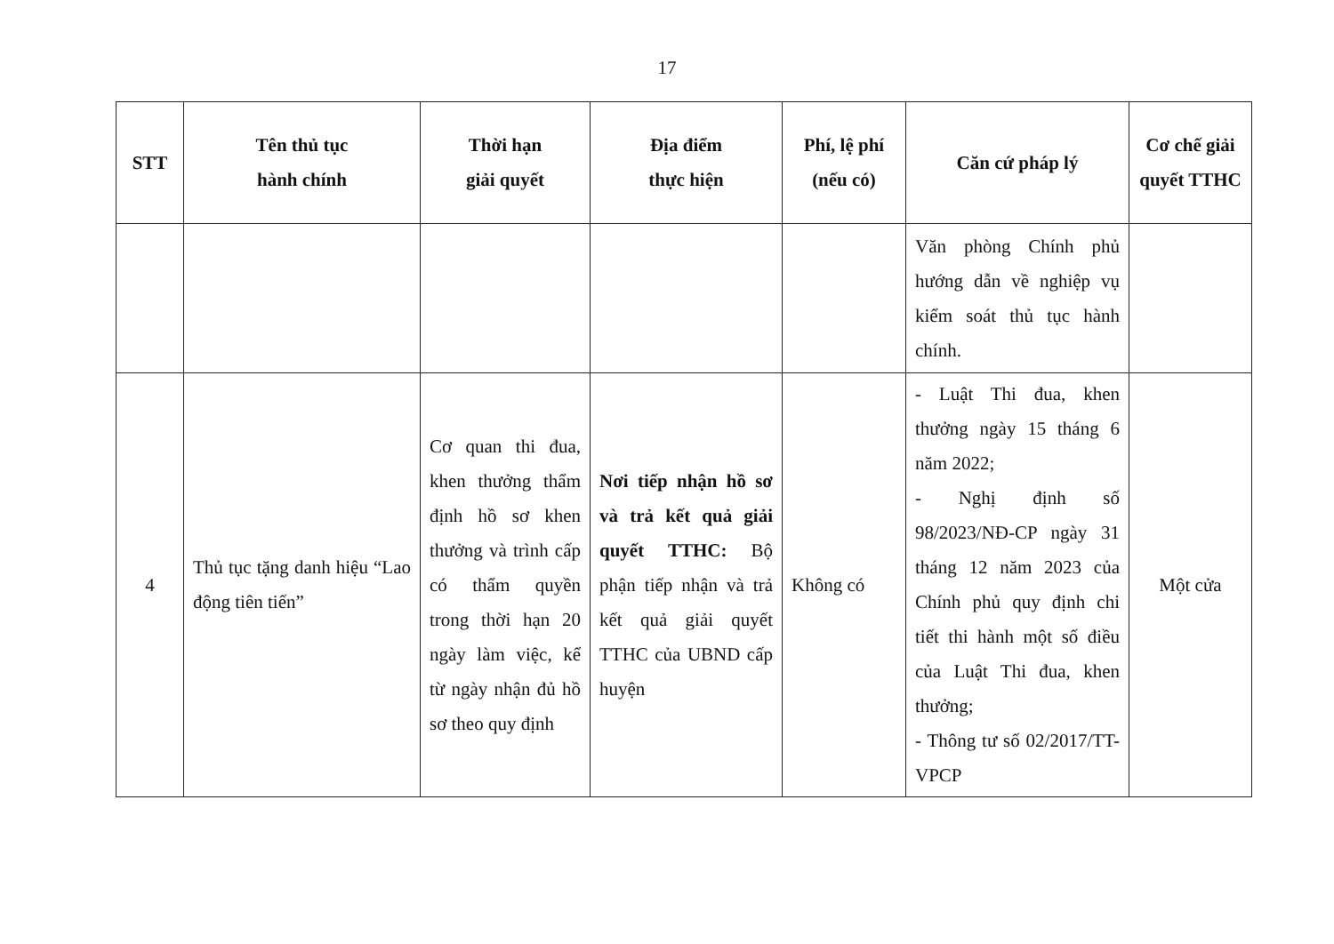17
| STT | Tên thủ tục hành chính | Thời hạn giải quyết | Địa điểm thực hiện | Phí, lệ phí (nếu có) | Căn cứ pháp lý | Cơ chế giải quyết TTHC |
| --- | --- | --- | --- | --- | --- | --- |
| | | | | | Văn phòng Chính phủ hướng dẫn về nghiệp vụ kiểm soát thủ tục hành chính. | |
| 4 | Thủ tục tặng danh hiệu “Lao động tiên tiến” | Cơ quan thi đua, khen thưởng thẩm định hồ sơ khen thưởng và trình cấp có thẩm quyền trong thời hạn 20 ngày làm việc, kể từ ngày nhận đủ hồ sơ theo quy định | Nơi tiếp nhận hồ sơ và trả kết quả giải quyết TTHC: Bộ phận tiếp nhận và trả kết quả giải quyết TTHC của UBND cấp huyện | Không có | - Luật Thi đua, khen thưởng ngày 15 tháng 6 năm 2022; - Nghị định số 98/2023/NĐ-CP ngày 31 tháng 12 năm 2023 của Chính phủ quy định chi tiết thi hành một số điều của Luật Thi đua, khen thưởng; - Thông tư số 02/2017/TT-VPCP | Một cửa |